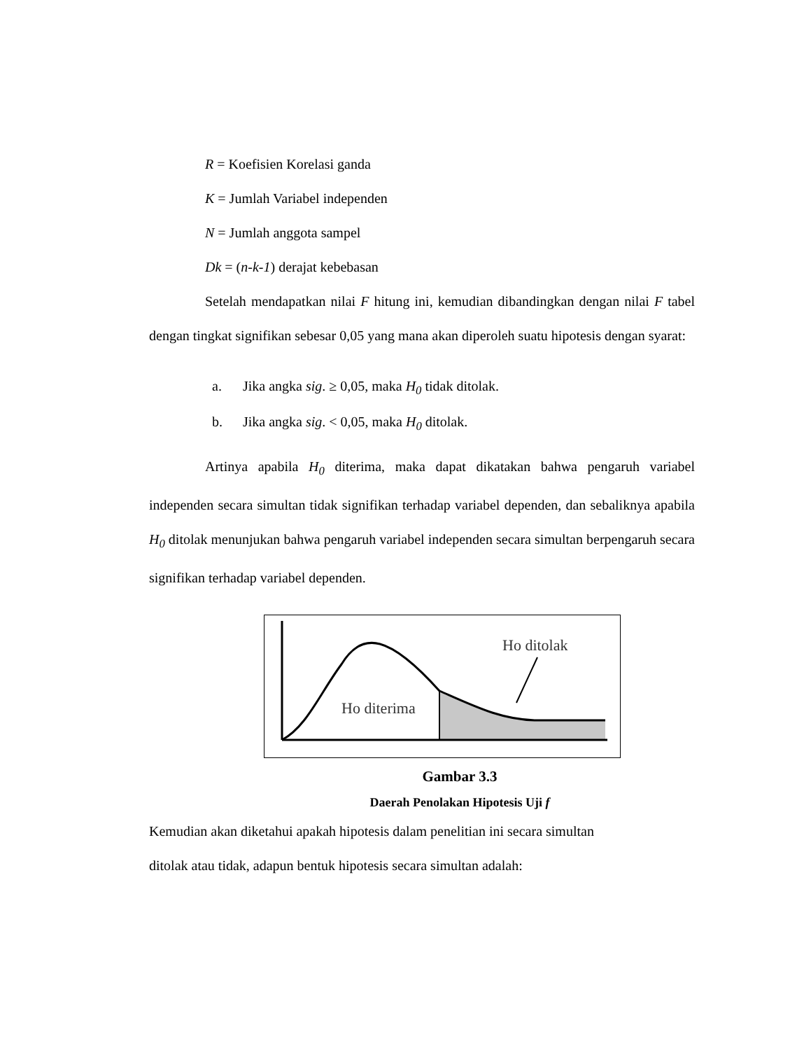R = Koefisien Korelasi ganda
K = Jumlah Variabel independen
N = Jumlah anggota sampel
Dk = (n-k-1) derajat kebebasan
Setelah mendapatkan nilai F hitung ini, kemudian dibandingkan dengan nilai F tabel dengan tingkat signifikan sebesar 0,05 yang mana akan diperoleh suatu hipotesis dengan syarat:
a. Jika angka sig. ≥ 0,05, maka H<sub>0</sub> tidak ditolak.
b. Jika angka sig. < 0,05, maka H<sub>0</sub> ditolak.
Artinya apabila H<sub>0</sub> diterima, maka dapat dikatakan bahwa pengaruh variabel independen secara simultan tidak signifikan terhadap variabel dependen, dan sebaliknya apabila H<sub>0</sub> ditolak menunjukan bahwa pengaruh variabel independen secara simultan berpengaruh secara signifikan terhadap variabel dependen.
Ho ditolak
Ho diterima
Gambar 3.3
Daerah Penolakan Hipotesis Uji f
Kemudian akan diketahui apakah hipotesis dalam penelitian ini secara simultan
ditolak atau tidak, adapun bentuk hipotesis secara simultan adalah: